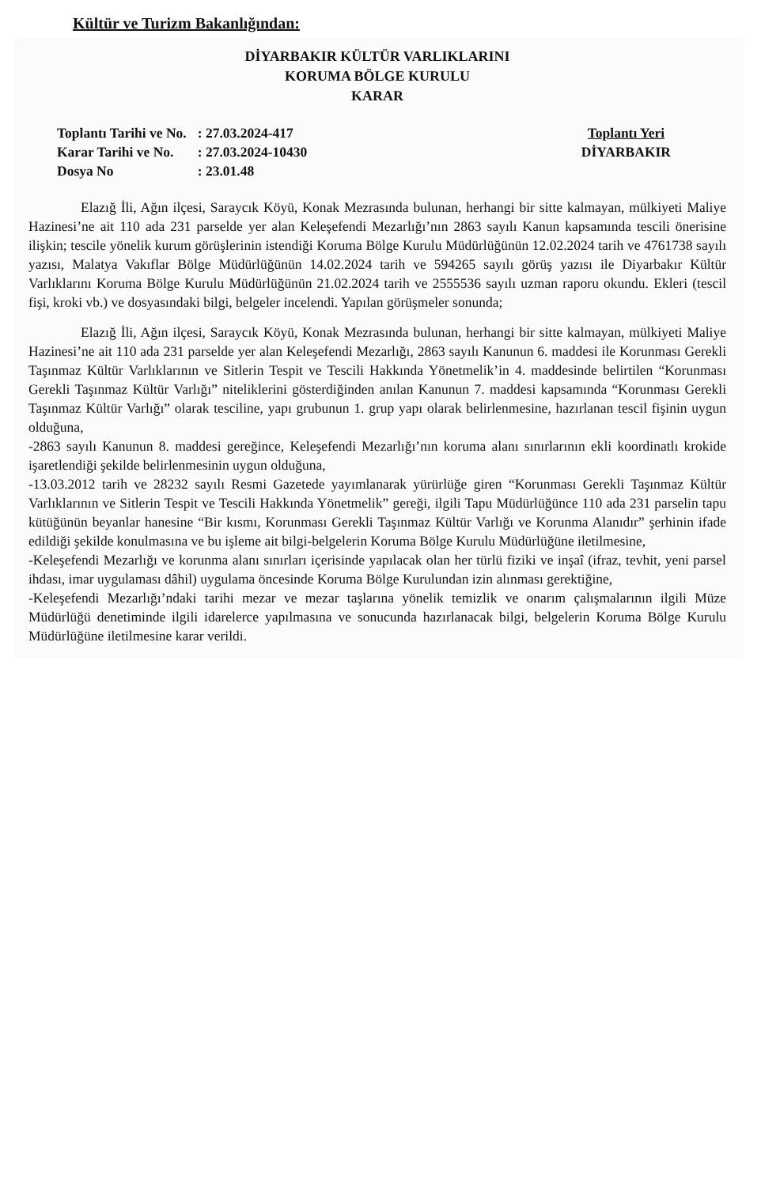Kültür ve Turizm Bakanlığından:
DİYARBAKIR KÜLTÜR VARLIKLARINI
KORUMA BÖLGE KURULU
KARAR
| Toplantı Tarihi ve No. | : 27.03.2024-417 |
| Karar Tarihi ve No. | : 27.03.2024-10430 |
| Dosya No | : 23.01.48 |
Toplantı Yeri
DİYARBAKIR
Elazığ İli, Ağın ilçesi, Saraycık Köyü, Konak Mezrasında bulunan, herhangi bir sitte kalmayan, mülkiyeti Maliye Hazinesi’ne ait 110 ada 231 parselde yer alan Keleşefendi Mezarlığı’nın 2863 sayılı Kanun kapsamında tescili önerisine ilişkin; tescile yönelik kurum görüşlerinin istendiği Koruma Bölge Kurulu Müdürlüğünün 12.02.2024 tarih ve 4761738 sayılı yazısı, Malatya Vakıflar Bölge Müdürlüğünün 14.02.2024 tarih ve 594265 sayılı görüş yazısı ile Diyarbakır Kültür Varlıklarını Koruma Bölge Kurulu Müdürlüğünün 21.02.2024 tarih ve 2555536 sayılı uzman raporu okundu. Ekleri (tescil fişi, kroki vb.) ve dosyasındaki bilgi, belgeler incelendi. Yapılan görüşmeler sonunda;
Elazığ İli, Ağın ilçesi, Saraycık Köyü, Konak Mezrasında bulunan, herhangi bir sitte kalmayan, mülkiyeti Maliye Hazinesi’ne ait 110 ada 231 parselde yer alan Keleşefendi Mezarlığı, 2863 sayılı Kanunun 6. maddesi ile Korunması Gerekli Taşınmaz Kültür Varlıklarının ve Sitlerin Tespit ve Tescili Hakkında Yönetmelik’in 4. maddesinde belirtilen “Korunması Gerekli Taşınmaz Kültür Varlığı” niteliklerini gösterdiğinden anılan Kanunun 7. maddesi kapsamında “Korunması Gerekli Taşınmaz Kültür Varlığı” olarak tesciline, yapı grubunun 1. grup yapı olarak belirlenmesine, hazırlanan tescil fişinin uygun olduğuna,
-2863 sayılı Kanunun 8. maddesi gereğince, Keleşefendi Mezarlığı’nın koruma alanı sınırlarının ekli koordinatlı krokide işaretlendiği şekilde belirlenmesinin uygun olduğuna,
-13.03.2012 tarih ve 28232 sayılı Resmi Gazetede yayımlanarak yürürlüğe giren “Korunması Gerekli Taşınmaz Kültür Varlıklarının ve Sitlerin Tespit ve Tescili Hakkında Yönetmelik” gereği, ilgili Tapu Müdürlüğünce 110 ada 231 parselin tapu kütüğünün beyanlar hanesine “Bir kısmı, Korunması Gerekli Taşınmaz Kültür Varlığı ve Korunma Alanıdır” şerhinin ifade edildiği şekilde konulmasına ve bu işleme ait bilgi-belgelerin Koruma Bölge Kurulu Müdürlüğüne iletilmesine,
-Keleşefendi Mezarlığı ve korunma alanı sınırları içerisinde yapılacak olan her türlü fiziki ve inşaî (ifraz, tevhit, yeni parsel ihdası, imar uygulaması dâhil) uygulama öncesinde Koruma Bölge Kurulundan izin alınması gerektiğine,
-Keleşefendi Mezarlığı’ndaki tarihi mezar ve mezar taşlarına yönelik temizlik ve onarım çalışmalarının ilgili Müze Müdürlüğü denetiminde ilgili idarelerce yapılmasına ve sonucunda hazırlanacak bilgi, belgelerin Koruma Bölge Kurulu Müdürlüğüne iletilmesine karar verildi.